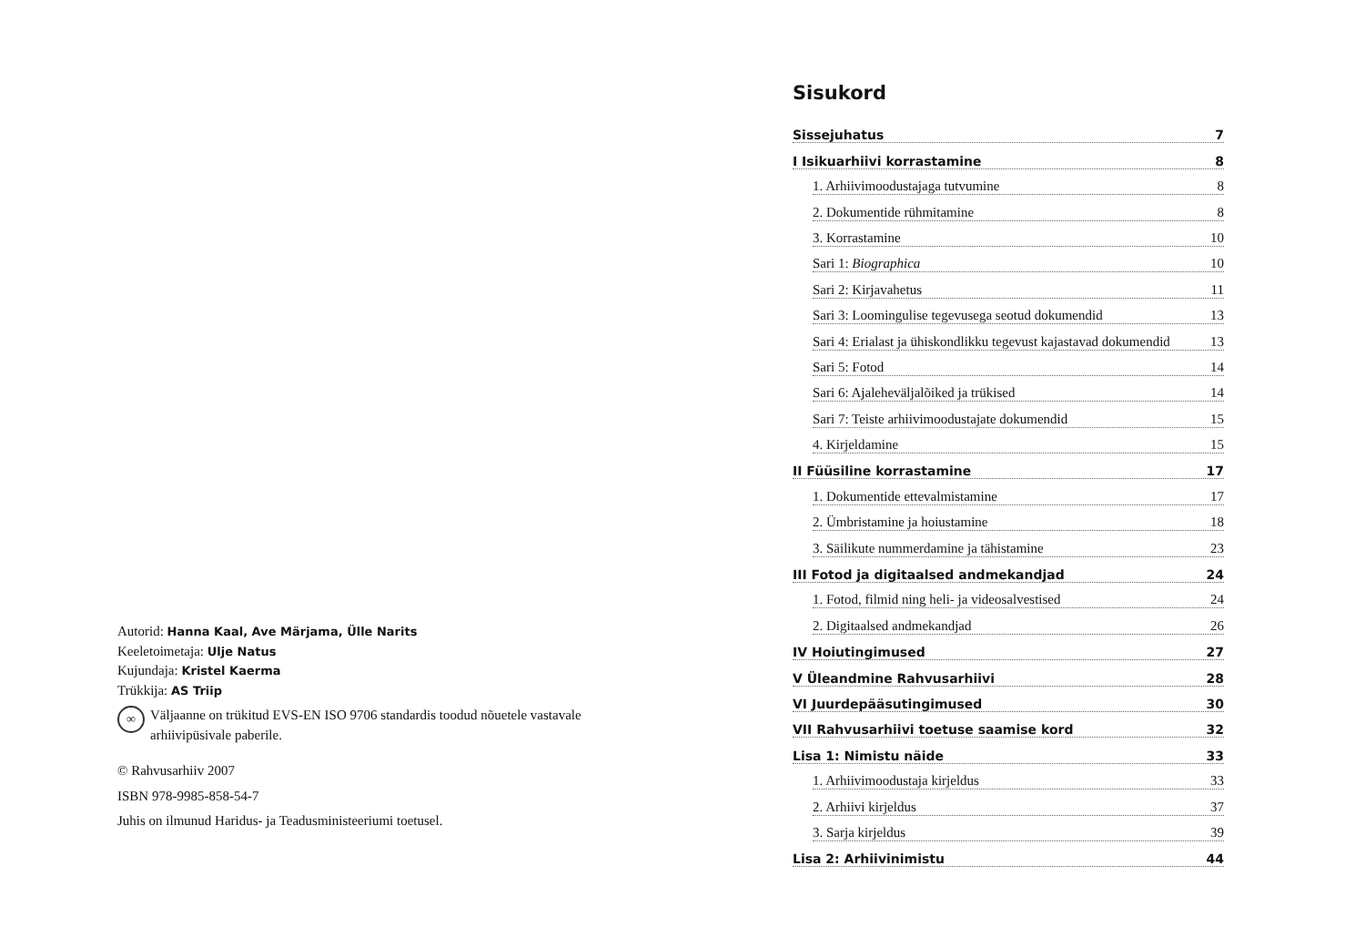Autorid: Hanna Kaal, Ave Märjama, Ülle Narits
Keeletoimetaja: Ulje Natus
Kujundaja: Kristel Kaerma
Trükkija: AS Triip
∞
Väljaanne on trükitud EVS-EN ISO 9706 standardis toodud nõuetele vastavale arhiivipüsivale paberile.
© Rahvusarhiiv 2007
ISBN 978-9985-858-54-7
Juhis on ilmunud Haridus- ja Teadusministeeriumi toetusel.
Sisukord
Sissejuhatus 7
I Isikuarhiivi korrastamine 8
1. Arhiivimoodustajaga tutvumine 8
2. Dokumentide rühmitamine 8
3. Korrastamine 10
Sari 1: Biographica 10
Sari 2: Kirjavahetus 11
Sari 3: Loomingulise tegevusega seotud dokumendid 13
Sari 4: Erialast ja ühiskondlikku tegevust kajastavad dokumendid 13
Sari 5: Fotod 14
Sari 6: Ajaleheväljalõiked ja trükised 14
Sari 7: Teiste arhiivimoodustajate dokumendid 15
4. Kirjeldamine 15
II Füüsiline korrastamine 17
1. Dokumentide ettevalmistamine 17
2. Ümbristamine ja hoiustamine 18
3. Säilikute nummerdamine ja tähistamine 23
III Fotod ja digitaalsed andmekandjad 24
1. Fotod, filmid ning heli- ja videosalvestised 24
2. Digitaalsed andmekandjad 26
IV Hoiutingimused 27
V Üleandmine Rahvusarhiivi 28
VI Juurdepääsutingimused 30
VII Rahvusarhiivi toetuse saamise kord 32
Lisa 1: Nimistu näide 33
1. Arhiivimoodustaja kirjeldus 33
2. Arhiivi kirjeldus 37
3. Sarja kirjeldus 39
Lisa 2: Arhiivinimistu 44